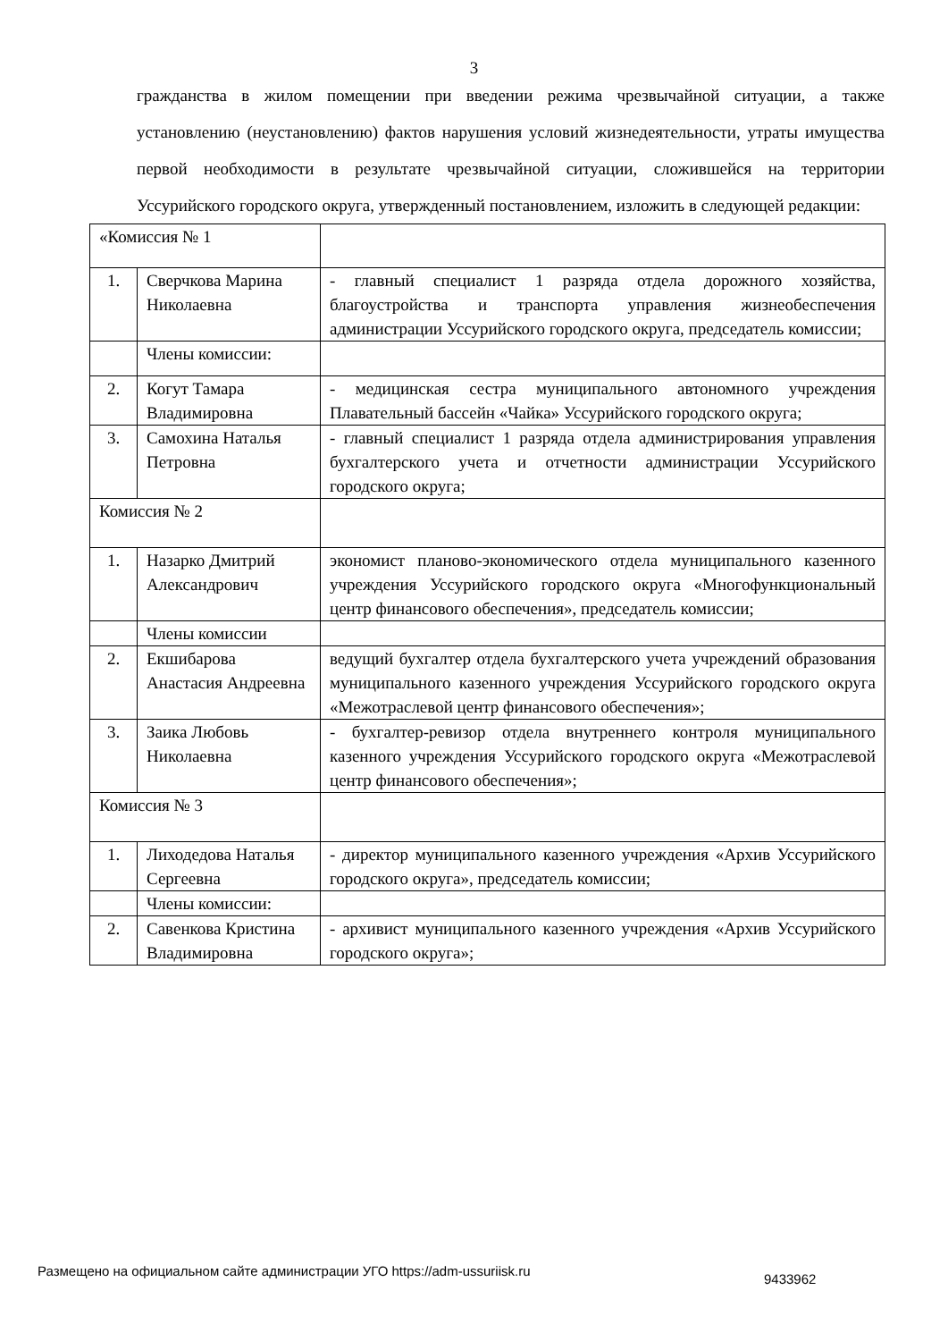3
гражданства в жилом помещении при введении режима чрезвычайной ситуации, а также установлению (неустановлению) фактов нарушения условий жизнедеятельности, утраты имущества первой необходимости в результате чрезвычайной ситуации, сложившейся на территории Уссурийского городского округа, утвержденный постановлением, изложить в следующей редакции:
| «Комиссия № 1 | | |
| 1. | Сверчкова Марина Николаевна | - главный специалист 1 разряда отдела дорожного хозяйства, благоустройства и транспорта управления жизнеобеспечения администрации Уссурийского городского округа, председатель комиссии; |
| | Члены комиссии: | |
| 2. | Когут Тамара Владимировна | - медицинская сестра муниципального автономного учреждения Плавательный бассейн «Чайка» Уссурийского городского округа; |
| 3. | Самохина Наталья Петровна | - главный специалист 1 разряда отдела администрирования управления бухгалтерского учета и отчетности администрации Уссурийского городского округа; |
| Комиссия № 2 | | |
| 1. | Назарко Дмитрий Александрович | экономист планово-экономического отдела муниципального казенного учреждения Уссурийского городского округа «Многофункциональный центр финансового обеспечения», председатель комиссии; |
| | Члены комиссии | |
| 2. | Екшибарова Анастасия Андреевна | ведущий бухгалтер отдела бухгалтерского учета учреждений образования муниципального казенного учреждения Уссурийского городского округа «Межотраслевой центр финансового обеспечения»; |
| 3. | Заика Любовь Николаевна | - бухгалтер-ревизор отдела внутреннего контроля муниципального казенного учреждения Уссурийского городского округа «Межотраслевой центр финансового обеспечения»; |
| Комиссия № 3 | | |
| 1. | Лиходедова Наталья Сергеевна | - директор муниципального казенного учреждения «Архив Уссурийского городского округа», председатель комиссии; |
| | Члены комиссии: | |
| 2. | Савенкова Кристина Владимировна | - архивист муниципального казенного учреждения «Архив Уссурийского городского округа»; |
Размещено на официальном сайте администрации УГО https://adm-ussuriisk.ru
9433962